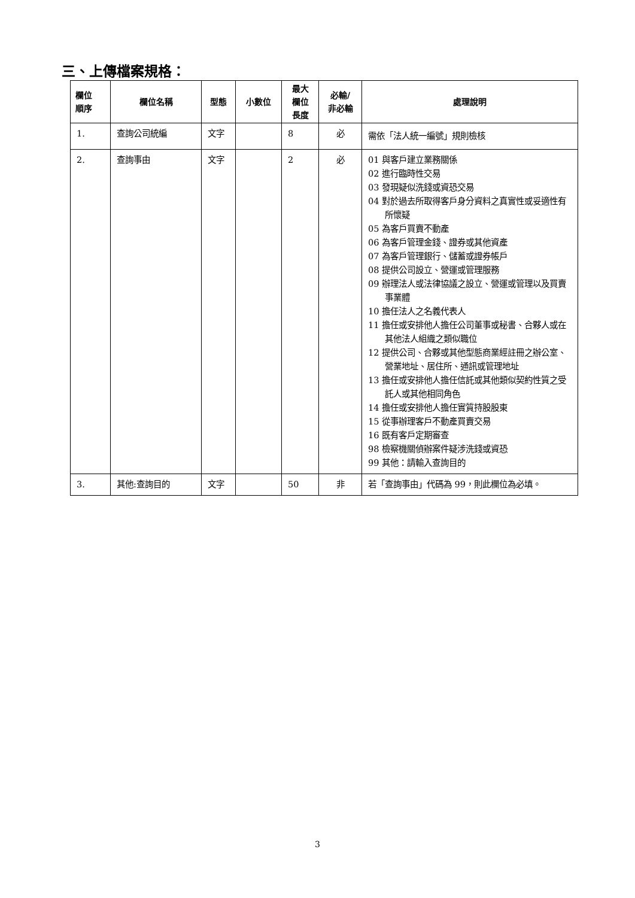三、上傳檔案規格：
| 欄位 順序 | 欄位名稱 | 型態 | 小數位 | 最大 欄位 長度 | 必輸/ 非必輸 | 處理說明 |
| --- | --- | --- | --- | --- | --- | --- |
| 1. | 查詢公司統編 | 文字 | | 8 | 必 | 需依「法人統一編號」規則檢核 |
| 2. | 查詢事由 | 文字 | | 2 | 必 | 01 與客戶建立業務關係 02 進行臨時性交易 03 發現疑似洗錢或資恐交易 04 對於過去所取得客戶身分資料之真實性或妥適性有所懷疑 05 為客戶買賣不動產 06 為客戶管理金錢、證券或其他資產 07 為客戶管理銀行、儲蓄或證券帳戶 08 提供公司設立、營運或管理服務 09 辦理法人或法律協議之設立、營運或管理以及買賣事業體 10 擔任法人之名義代表人 11 擔任或安排他人擔任公司董事或秘書、合夥人或在其他法人組織之類似職位 12 提供公司、合夥或其他型態商業經註冊之辦公室、營業地址、居住所、通訊或管理地址 13 擔任或安排他人擔任信託或其他類似契約性質之受託人或其他相同角色 14 擔任或安排他人擔任實質持股股東 15 從事辦理客戶不動產買賣交易 16 既有客戶定期審查 98 檢察機關偵辦案件疑涉洗錢或資恐 99 其他：請輸入查詢目的 |
| 3. | 其他:查詢目的 | 文字 | | 50 | 非 | 若「查詢事由」代碼為 99，則此欄位為必填。 |
3